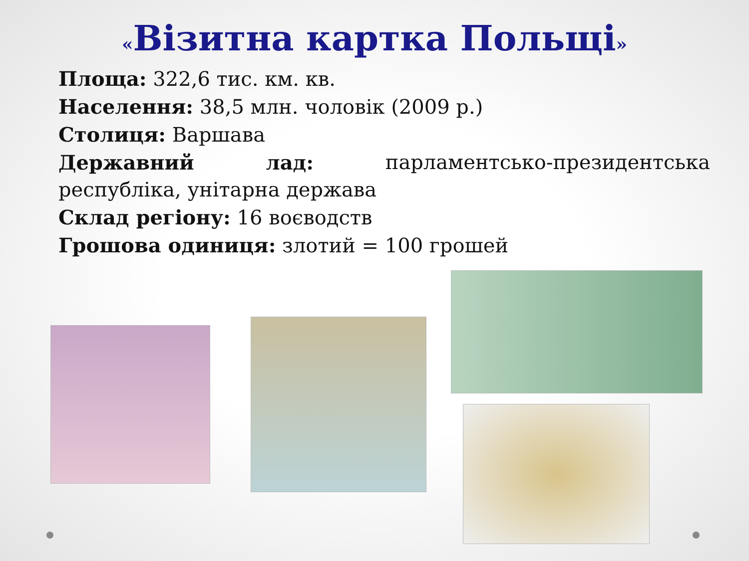«Візитна картка Польщі»
Площа: 322,6 тис. км. кв.
Населення: 38,5 млн. чоловік (2009 р.)
Столиця: Варшава
Державний лад: парламентсько-президентська
республіка, унітарна держава
Склад регіону: 16 воєводств
Грошова одиниця: злотий = 100 грошей